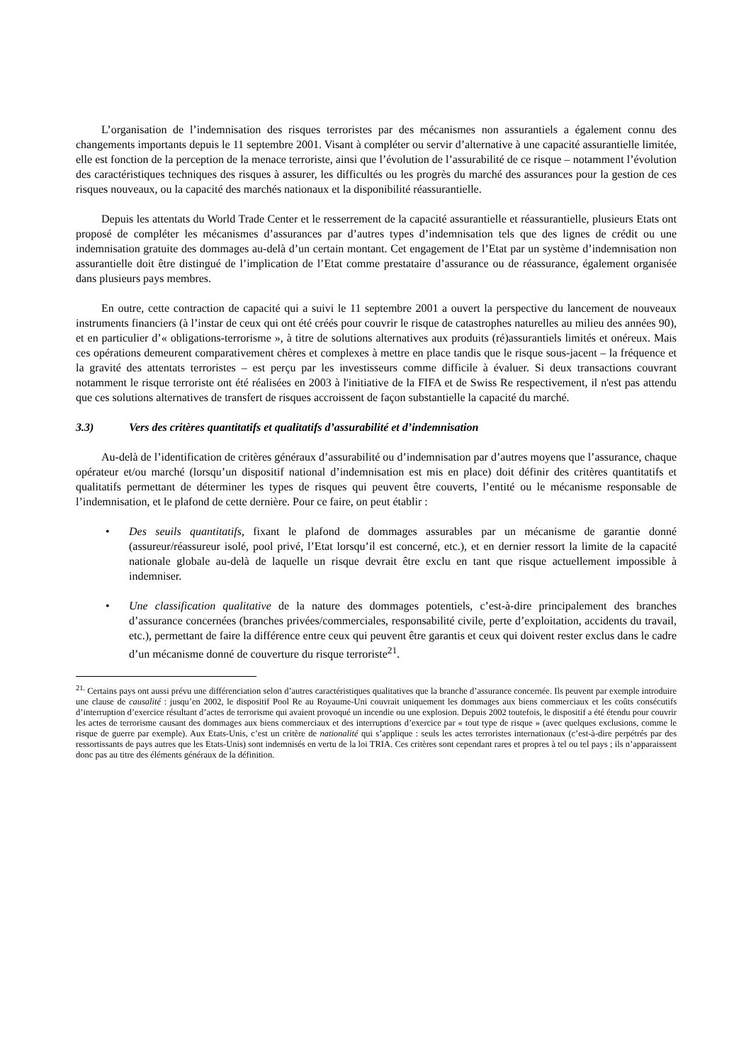L’organisation de l’indemnisation des risques terroristes par des mécanismes non assurantiels a également connu des changements importants depuis le 11 septembre 2001. Visant à compléter ou servir d’alternative à une capacité assurantielle limitée, elle est fonction de la perception de la menace terroriste, ainsi que l’évolution de l’assurabilité de ce risque – notamment l’évolution des caractéristiques techniques des risques à assurer, les difficultés ou les progrès du marché des assurances pour la gestion de ces risques nouveaux, ou la capacité des marchés nationaux et la disponibilité réassurantielle.
Depuis les attentats du World Trade Center et le resserrement de la capacité assurantielle et réassurantielle, plusieurs Etats ont proposé de compléter les mécanismes d’assurances par d’autres types d’indemnisation tels que des lignes de crédit ou une indemnisation gratuite des dommages au-delà d’un certain montant. Cet engagement de l’Etat par un système d’indemnisation non assurantielle doit être distingué de l’implication de l’Etat comme prestataire d’assurance ou de réassurance, également organisée dans plusieurs pays membres.
En outre, cette contraction de capacité qui a suivi le 11 septembre 2001 a ouvert la perspective du lancement de nouveaux instruments financiers (à l’instar de ceux qui ont été créés pour couvrir le risque de catastrophes naturelles au milieu des années 90), et en particulier d’« obligations-terrorisme », à titre de solutions alternatives aux produits (ré)assurantiels limités et onéreux. Mais ces opérations demeurent comparativement chères et complexes à mettre en place tandis que le risque sous-jacent – la fréquence et la gravité des attentats terroristes – est perçu par les investisseurs comme difficile à évaluer. Si deux transactions couvrant notamment le risque terroriste ont été réalisées en 2003 à l'initiative de la FIFA et de Swiss Re respectivement, il n'est pas attendu que ces solutions alternatives de transfert de risques accroissent de façon substantielle la capacité du marché.
3.3) Vers des critères quantitatifs et qualitatifs d’assurabilité et d’indemnisation
Au-delà de l’identification de critères généraux d’assurabilité ou d’indemnisation par d’autres moyens que l’assurance, chaque opérateur et/ou marché (lorsqu’un dispositif national d’indemnisation est mis en place) doit définir des critères quantitatifs et qualitatifs permettant de déterminer les types de risques qui peuvent être couverts, l’entité ou le mécanisme responsable de l’indemnisation, et le plafond de cette dernière. Pour ce faire, on peut établir :
• Des seuils quantitatifs, fixant le plafond de dommages assurables par un mécanisme de garantie donné (assureur/réassureur isolé, pool privé, l’Etat lorsqu’il est concerné, etc.), et en dernier ressort la limite de la capacité nationale globale au-delà de laquelle un risque devrait être exclu en tant que risque actuellement impossible à indemniser.
• Une classification qualitative de la nature des dommages potentiels, c’est-à-dire principalement des branches d’assurance concernées (branches privées/commerciales, responsabilité civile, perte d’exploitation, accidents du travail, etc.), permettant de faire la différence entre ceux qui peuvent être garantis et ceux qui doivent rester exclus dans le cadre d’un mécanisme donné de couverture du risque terroriste<sup>21</sup>.
<sup>21.</sup> Certains pays ont aussi prévu une différenciation selon d’autres caractéristiques qualitatives que la branche d’assurance concernée. Ils peuvent par exemple introduire une clause de causalité : jusqu’en 2002, le dispositif Pool Re au Royaume-Uni couvrait uniquement les dommages aux biens commerciaux et les coûts consécutifs d’interruption d’exercice résultant d’actes de terrorisme qui avaient provoqué un incendie ou une explosion. Depuis 2002 toutefois, le dispositif a été étendu pour couvrir les actes de terrorisme causant des dommages aux biens commerciaux et des interruptions d’exercice par « tout type de risque » (avec quelques exclusions, comme le risque de guerre par exemple). Aux Etats-Unis, c’est un critère de nationalité qui s’applique : seuls les actes terroristes internationaux (c’est-à-dire perpétrés par des ressortissants de pays autres que les Etats-Unis) sont indemnisés en vertu de la loi TRIA. Ces critères sont cependant rares et propres à tel ou tel pays ; ils n’apparaissent donc pas au titre des éléments généraux de la définition.